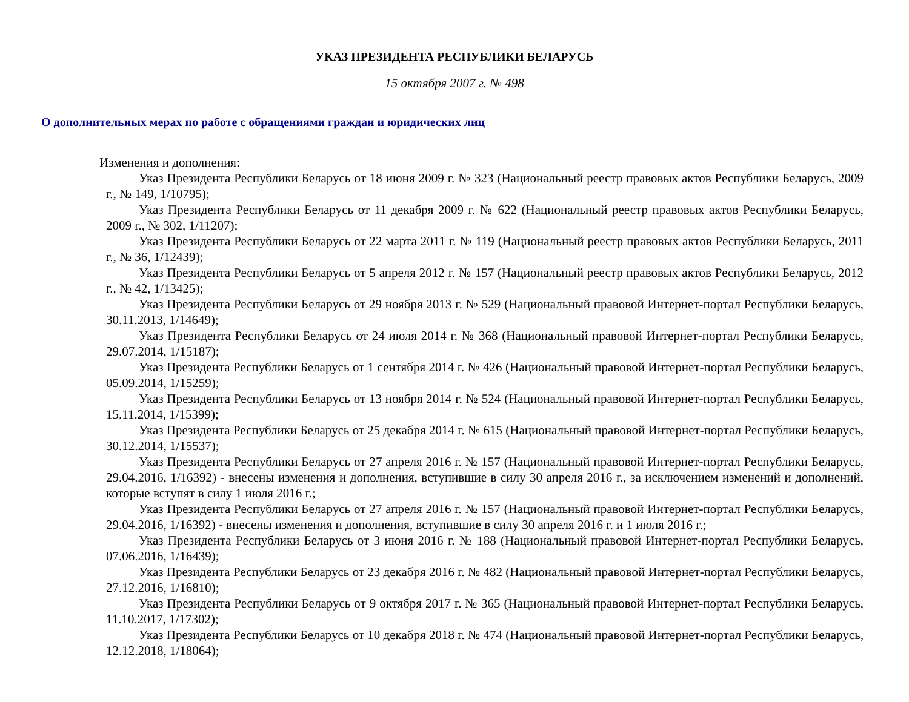УКАЗ ПРЕЗИДЕНТА РЕСПУБЛИКИ БЕЛАРУСЬ
15 октября 2007 г. № 498
О дополнительных мерах по работе с обращениями граждан и юридических лиц
Изменения и дополнения:
Указ Президента Республики Беларусь от 18 июня 2009 г. № 323 (Национальный реестр правовых актов Республики Беларусь, 2009 г., № 149, 1/10795);
Указ Президента Республики Беларусь от 11 декабря 2009 г. № 622 (Национальный реестр правовых актов Республики Беларусь, 2009 г., № 302, 1/11207);
Указ Президента Республики Беларусь от 22 марта 2011 г. № 119 (Национальный реестр правовых актов Республики Беларусь, 2011 г., № 36, 1/12439);
Указ Президента Республики Беларусь от 5 апреля 2012 г. № 157 (Национальный реестр правовых актов Республики Беларусь, 2012 г., № 42, 1/13425);
Указ Президента Республики Беларусь от 29 ноября 2013 г. № 529 (Национальный правовой Интернет-портал Республики Беларусь, 30.11.2013, 1/14649);
Указ Президента Республики Беларусь от 24 июля 2014 г. № 368 (Национальный правовой Интернет-портал Республики Беларусь, 29.07.2014, 1/15187);
Указ Президента Республики Беларусь от 1 сентября 2014 г. № 426 (Национальный правовой Интернет-портал Республики Беларусь, 05.09.2014, 1/15259);
Указ Президента Республики Беларусь от 13 ноября 2014 г. № 524 (Национальный правовой Интернет-портал Республики Беларусь, 15.11.2014, 1/15399);
Указ Президента Республики Беларусь от 25 декабря 2014 г. № 615 (Национальный правовой Интернет-портал Республики Беларусь, 30.12.2014, 1/15537);
Указ Президента Республики Беларусь от 27 апреля 2016 г. № 157 (Национальный правовой Интернет-портал Республики Беларусь, 29.04.2016, 1/16392) - внесены изменения и дополнения, вступившие в силу 30 апреля 2016 г., за исключением изменений и дополнений, которые вступят в силу 1 июля 2016 г.;
Указ Президента Республики Беларусь от 27 апреля 2016 г. № 157 (Национальный правовой Интернет-портал Республики Беларусь, 29.04.2016, 1/16392) - внесены изменения и дополнения, вступившие в силу 30 апреля 2016 г. и 1 июля 2016 г.;
Указ Президента Республики Беларусь от 3 июня 2016 г. № 188 (Национальный правовой Интернет-портал Республики Беларусь, 07.06.2016, 1/16439);
Указ Президента Республики Беларусь от 23 декабря 2016 г. № 482 (Национальный правовой Интернет-портал Республики Беларусь, 27.12.2016, 1/16810);
Указ Президента Республики Беларусь от 9 октября 2017 г. № 365 (Национальный правовой Интернет-портал Республики Беларусь, 11.10.2017, 1/17302);
Указ Президента Республики Беларусь от 10 декабря 2018 г. № 474 (Национальный правовой Интернет-портал Республики Беларусь, 12.12.2018, 1/18064);